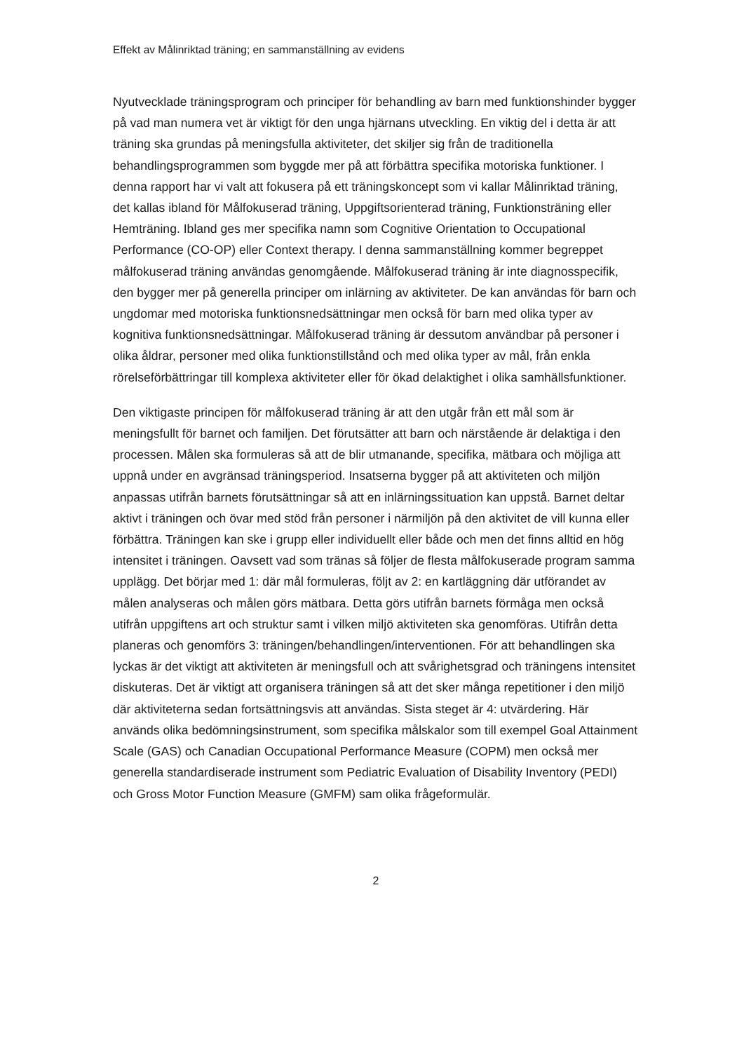Effekt av Målinriktad träning; en sammanställning av evidens
Nyutvecklade träningsprogram och principer för behandling av barn med funktionshinder bygger på vad man numera vet är viktigt för den unga hjärnans utveckling. En viktig del i detta är att träning ska grundas på meningsfulla aktiviteter, det skiljer sig från de traditionella behandlingsprogrammen som byggde mer på att förbättra specifika motoriska funktioner. I denna rapport har vi valt att fokusera på ett träningskoncept som vi kallar Målinriktad träning, det kallas ibland för Målfokuserad träning, Uppgiftsorienterad träning, Funktionsträning eller Hemträning. Ibland ges mer specifika namn som Cognitive Orientation to Occupational Performance (CO-OP) eller Context therapy. I denna sammanställning kommer begreppet målfokuserad träning användas genomgående. Målfokuserad träning är inte diagnosspecifik, den bygger mer på generella principer om inlärning av aktiviteter. De kan användas för barn och ungdomar med motoriska funktionsnedsättningar men också för barn med olika typer av kognitiva funktionsnedsättningar. Målfokuserad träning är dessutom användbar på personer i olika åldrar, personer med olika funktionstillstånd och med olika typer av mål, från enkla rörelseförbättringar till komplexa aktiviteter eller för ökad delaktighet i olika samhällsfunktioner.
Den viktigaste principen för målfokuserad träning är att den utgår från ett mål som är meningsfullt för barnet och familjen. Det förutsätter att barn och närstående är delaktiga i den processen. Målen ska formuleras så att de blir utmanande, specifika, mätbara och möjliga att uppnå under en avgränsad träningsperiod. Insatserna bygger på att aktiviteten och miljön anpassas utifrån barnets förutsättningar så att en inlärningssituation kan uppstå. Barnet deltar aktivt i träningen och övar med stöd från personer i närmiljön på den aktivitet de vill kunna eller förbättra. Träningen kan ske i grupp eller individuellt eller både och men det finns alltid en hög intensitet i träningen. Oavsett vad som tränas så följer de flesta målfokuserade program samma upplägg. Det börjar med 1: där mål formuleras, följt av 2: en kartläggning där utförandet av målen analyseras och målen görs mätbara. Detta görs utifrån barnets förmåga men också utifrån uppgiftens art och struktur samt i vilken miljö aktiviteten ska genomföras. Utifrån detta planeras och genomförs 3: träningen/behandlingen/interventionen. För att behandlingen ska lyckas är det viktigt att aktiviteten är meningsfull och att svårighetsgrad och träningens intensitet diskuteras. Det är viktigt att organisera träningen så att det sker många repetitioner i den miljö där aktiviteterna sedan fortsättningsvis att användas. Sista steget är 4: utvärdering. Här används olika bedömningsinstrument, som specifika målskalor som till exempel Goal Attainment Scale (GAS) och Canadian Occupational Performance Measure (COPM) men också mer generella standardiserade instrument som Pediatric Evaluation of Disability Inventory (PEDI) och Gross Motor Function Measure (GMFM) sam olika frågeformulär.
2